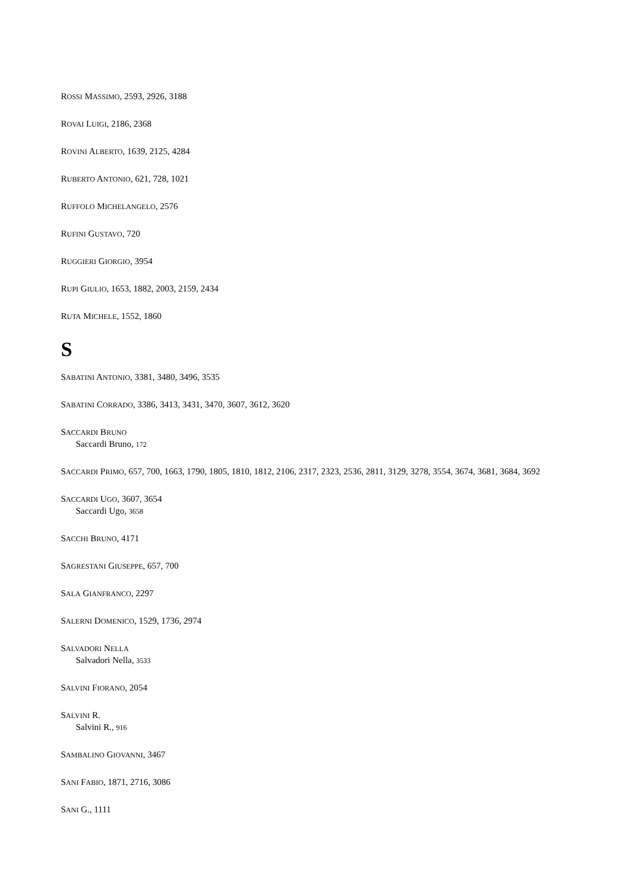ROSSI MASSIMO, 2593, 2926, 3188
ROVAI LUIGI, 2186, 2368
ROVINI ALBERTO, 1639, 2125, 4284
RUBERTO ANTONIO, 621, 728, 1021
RUFFOLO MICHELANGELO, 2576
RUFINI GUSTAVO, 720
RUGGIERI GIORGIO, 3954
RUPI GIULIO, 1653, 1882, 2003, 2159, 2434
RUTA MICHELE, 1552, 1860
S
SABATINI ANTONIO, 3381, 3480, 3496, 3535
SABATINI CORRADO, 3386, 3413, 3431, 3470, 3607, 3612, 3620
SACCARDI BRUNO
Saccardi Bruno, 172
SACCARDI PRIMO, 657, 700, 1663, 1790, 1805, 1810, 1812, 2106, 2317, 2323, 2536, 2811, 3129, 3278, 3554, 3674, 3681, 3684, 3692
SACCARDI UGO, 3607, 3654
Saccardi Ugo, 3658
SACCHI BRUNO, 4171
SAGRESTANI GIUSEPPE, 657, 700
SALA GIANFRANCO, 2297
SALERNI DOMENICO, 1529, 1736, 2974
SALVADORI NELLA
Salvadori Nella, 3533
SALVINI FIORANO, 2054
SALVINI R.
Salvini R., 916
SAMBALINO GIOVANNI, 3467
SANI FABIO, 1871, 2716, 3086
SANI G., 1111